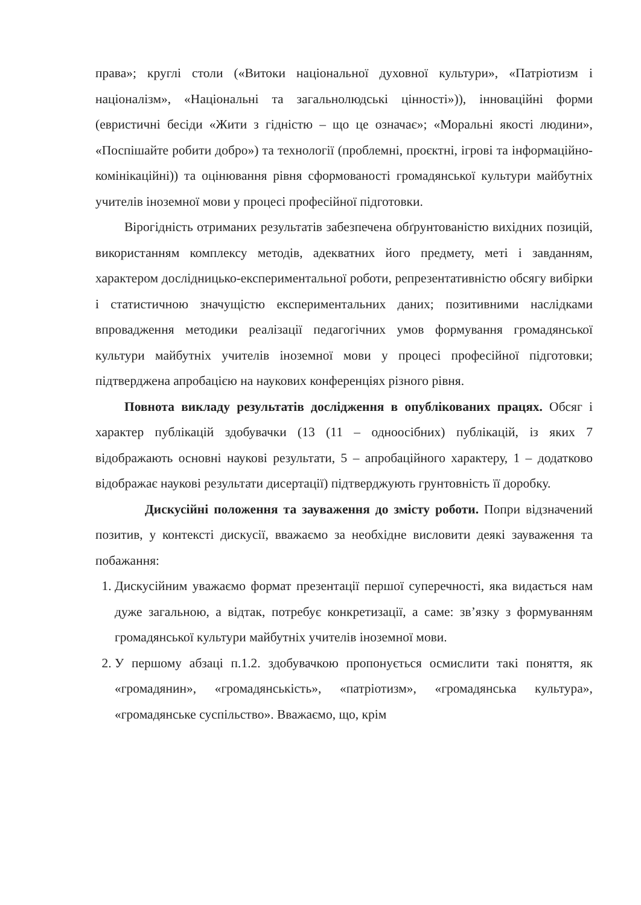права»; круглі столи («Витоки національної духовної культури», «Патріотизм і націоналізм», «Національні та загальнолюдські цінності»)), інноваційні форми (евристичні бесіди «Жити з гідністю – що це означає»; «Моральні якості людини», «Поспішайте робити добро») та технології (проблемні, проєктні, ігрові та інформаційно-комінікаційні)) та оцінювання рівня сформованості громадянської культури майбутніх учителів іноземної мови у процесі професійної підготовки.
Вірогідність отриманих результатів забезпечена обґрунтованістю вихідних позицій, використанням комплексу методів, адекватних його предмету, меті і завданням, характером дослідницько-експериментальної роботи, репрезентативністю обсягу вибірки і статистичною значущістю експериментальних даних; позитивними наслідками впровадження методики реалізації педагогічних умов формування громадянської культури майбутніх учителів іноземної мови у процесі професійної підготовки; підтверджена апробацією на наукових конференціях різного рівня.
Повнота викладу результатів дослідження в опублікованих працях. Обсяг і характер публікацій здобувачки (13 (11 – одноосібних) публікацій, із яких 7 відображають основні наукові результати, 5 – апробаційного характеру, 1 – додатково відображає наукові результати дисертації) підтверджують грунтовність її доробку.
Дискусійні положення та зауваження до змісту роботи. Попри відзначений позитив, у контексті дискусії, вважаємо за необхідне висловити деякі зауваження та побажання:
1. Дискусійним уважаємо формат презентації першої суперечності, яка видається нам дуже загальною, а відтак, потребує конкретизації, а саме: зв’язку з формуванням громадянської культури майбутніх учителів іноземної мови.
2. У першому абзаці п.1.2. здобувачкою пропонується осмислити такі поняття, як «громадянин», «громадянськість», «патріотизм», «громадянська культура», «громадянське суспільство». Вважаємо, що, крім